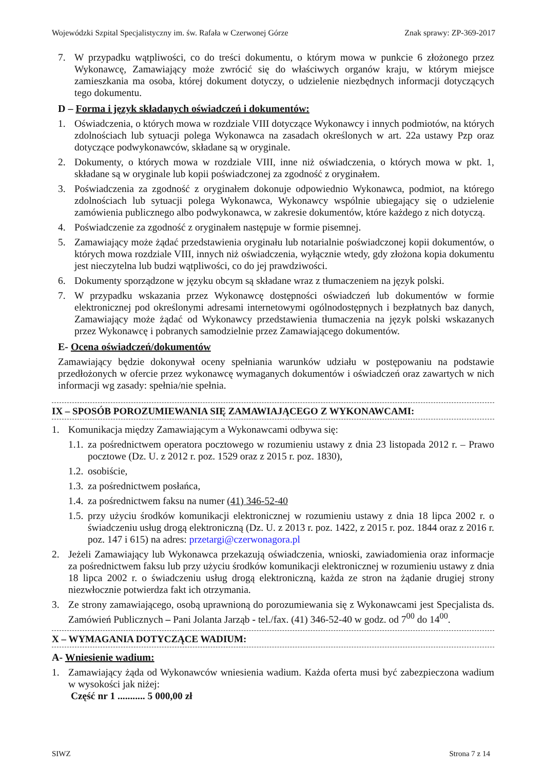Wojewódzki Szpital Specjalistyczny im. św. Rafała w Czerwonej Górze Znak sprawy: ZP-369-2017
7. W przypadku wątpliwości, co do treści dokumentu, o którym mowa w punkcie 6 złożonego przez Wykonawcę, Zamawiający może zwrócić się do właściwych organów kraju, w którym miejsce zamieszkania ma osoba, której dokument dotyczy, o udzielenie niezbędnych informacji dotyczących tego dokumentu.
D – Forma i język składanych oświadczeń i dokumentów:
1. Oświadczenia, o których mowa w rozdziale VIII dotyczące Wykonawcy i innych podmiotów, na których zdolnościach lub sytuacji polega Wykonawca na zasadach określonych w art. 22a ustawy Pzp oraz dotyczące podwykonawców, składane są w oryginale.
2. Dokumenty, o których mowa w rozdziale VIII, inne niż oświadczenia, o których mowa w pkt. 1, składane są w oryginale lub kopii poświadczonej za zgodność z oryginałem.
3. Poświadczenia za zgodność z oryginałem dokonuje odpowiednio Wykonawca, podmiot, na którego zdolnościach lub sytuacji polega Wykonawca, Wykonawcy wspólnie ubiegający się o udzielenie zamówienia publicznego albo podwykonawca, w zakresie dokumentów, które każdego z nich dotyczą.
4. Poświadczenie za zgodność z oryginałem następuje w formie pisemnej.
5. Zamawiający może żądać przedstawienia oryginału lub notarialnie poświadczonej kopii dokumentów, o których mowa rozdziale VIII, innych niż oświadczenia, wyłącznie wtedy, gdy złożona kopia dokumentu jest nieczytelna lub budzi wątpliwości, co do jej prawdziwości.
6. Dokumenty sporządzone w języku obcym są składane wraz z tłumaczeniem na język polski.
7. W przypadku wskazania przez Wykonawcę dostępności oświadczeń lub dokumentów w formie elektronicznej pod określonymi adresami internetowymi ogólnodostępnych i bezpłatnych baz danych, Zamawiający może żądać od Wykonawcy przedstawienia tłumaczenia na język polski wskazanych przez Wykonawcę i pobranych samodzielnie przez Zamawiającego dokumentów.
E- Ocena oświadczeń/dokumentów
Zamawiający będzie dokonywał oceny spełniania warunków udziału w postępowaniu na podstawie przedłożonych w ofercie przez wykonawcę wymaganych dokumentów i oświadczeń oraz zawartych w nich informacji wg zasady: spełnia/nie spełnia.
IX – SPOSÓB POROZUMIEWANIA SIĘ ZAMAWIAJĄCEGO Z WYKONAWCAMI:
1. Komunikacja między Zamawiającym a Wykonawcami odbywa się:
1.1. za pośrednictwem operatora pocztowego w rozumieniu ustawy z dnia 23 listopada 2012 r. – Prawo pocztowe (Dz. U. z 2012 r. poz. 1529 oraz z 2015 r. poz. 1830),
1.2. osobiście,
1.3. za pośrednictwem posłańca,
1.4. za pośrednictwem faksu na numer (41) 346-52-40
1.5. przy użyciu środków komunikacji elektronicznej w rozumieniu ustawy z dnia 18 lipca 2002 r. o świadczeniu usług drogą elektroniczną (Dz. U. z 2013 r. poz. 1422, z 2015 r. poz. 1844 oraz z 2016 r. poz. 147 i 615) na adres: przetargi@czerwonagora.pl
2. Jeżeli Zamawiający lub Wykonawca przekazują oświadczenia, wnioski, zawiadomienia oraz informacje za pośrednictwem faksu lub przy użyciu środków komunikacji elektronicznej w rozumieniu ustawy z dnia 18 lipca 2002 r. o świadczeniu usług drogą elektroniczną, każda ze stron na żądanie drugiej strony niezwłocznie potwierdza fakt ich otrzymania.
3. Ze strony zamawiającego, osobą uprawnioną do porozumiewania się z Wykonawcami jest Specjalista ds. Zamówień Publicznych – Pani Jolanta Jarząb - tel./fax. (41) 346-52-40 w godz. od 7<sup>00</sup> do 14<sup>00</sup>.
X – WYMAGANIA DOTYCZĄCE WADIUM:
A- Wniesienie wadium:
1. Zamawiający żąda od Wykonawców wniesienia wadium. Każda oferta musi być zabezpieczona wadium w wysokości jak niżej:
Część nr 1 ........... 5 000,00 zł
SIWZ Strona 7 z 14